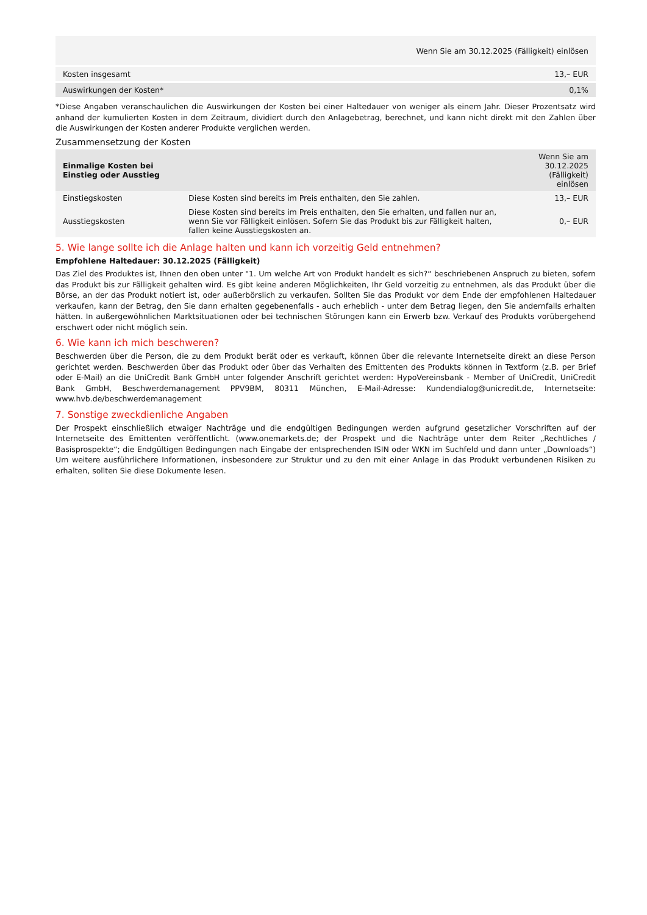| | Wenn Sie am 30.12.2025 (Fälligkeit) einlösen |
| --- | --- |
| Kosten insgesamt | 13,– EUR |
| Auswirkungen der Kosten* | 0,1% |
*Diese Angaben veranschaulichen die Auswirkungen der Kosten bei einer Haltedauer von weniger als einem Jahr. Dieser Prozentsatz wird anhand der kumulierten Kosten in dem Zeitraum, dividiert durch den Anlagebetrag, berechnet, und kann nicht direkt mit den Zahlen über die Auswirkungen der Kosten anderer Produkte verglichen werden.
Zusammensetzung der Kosten
| Einmalige Kosten bei Einstieg oder Ausstieg | | Wenn Sie am 30.12.2025 (Fälligkeit) einlösen |
| --- | --- | --- |
| Einstiegskosten | Diese Kosten sind bereits im Preis enthalten, den Sie zahlen. | 13,– EUR |
| Ausstiegskosten | Diese Kosten sind bereits im Preis enthalten, den Sie erhalten, und fallen nur an, wenn Sie vor Fälligkeit einlösen. Sofern Sie das Produkt bis zur Fälligkeit halten, fallen keine Ausstiegskosten an. | 0,– EUR |
5. Wie lange sollte ich die Anlage halten und kann ich vorzeitig Geld entnehmen?
Empfohlene Haltedauer: 30.12.2025 (Fälligkeit)
Das Ziel des Produktes ist, Ihnen den oben unter "1. Um welche Art von Produkt handelt es sich?“ beschriebenen Anspruch zu bieten, sofern das Produkt bis zur Fälligkeit gehalten wird. Es gibt keine anderen Möglichkeiten, Ihr Geld vorzeitig zu entnehmen, als das Produkt über die Börse, an der das Produkt notiert ist, oder außerbörslich zu verkaufen. Sollten Sie das Produkt vor dem Ende der empfohlenen Haltedauer verkaufen, kann der Betrag, den Sie dann erhalten gegebenenfalls - auch erheblich - unter dem Betrag liegen, den Sie andernfalls erhalten hätten. In außergewöhnlichen Marktsituationen oder bei technischen Störungen kann ein Erwerb bzw. Verkauf des Produkts vorübergehend erschwert oder nicht möglich sein.
6. Wie kann ich mich beschweren?
Beschwerden über die Person, die zu dem Produkt berät oder es verkauft, können über die relevante Internetseite direkt an diese Person gerichtet werden. Beschwerden über das Produkt oder über das Verhalten des Emittenten des Produkts können in Textform (z.B. per Brief oder E-Mail) an die UniCredit Bank GmbH unter folgender Anschrift gerichtet werden: HypoVereinsbank - Member of UniCredit, UniCredit Bank GmbH, Beschwerdemanagement PPV9BM, 80311 München, E-Mail-Adresse: Kundendialog@unicredit.de, Internetseite: www.hvb.de/beschwerdemanagement
7. Sonstige zweckdienliche Angaben
Der Prospekt einschließlich etwaiger Nachträge und die endgültigen Bedingungen werden aufgrund gesetzlicher Vorschriften auf der Internetseite des Emittenten veröffentlicht. (www.onemarkets.de; der Prospekt und die Nachträge unter dem Reiter „Rechtliches / Basisprospekte“; die Endgültigen Bedingungen nach Eingabe der entsprechenden ISIN oder WKN im Suchfeld und dann unter „Downloads“) Um weitere ausführlichere Informationen, insbesondere zur Struktur und zu den mit einer Anlage in das Produkt verbundenen Risiken zu erhalten, sollten Sie diese Dokumente lesen.